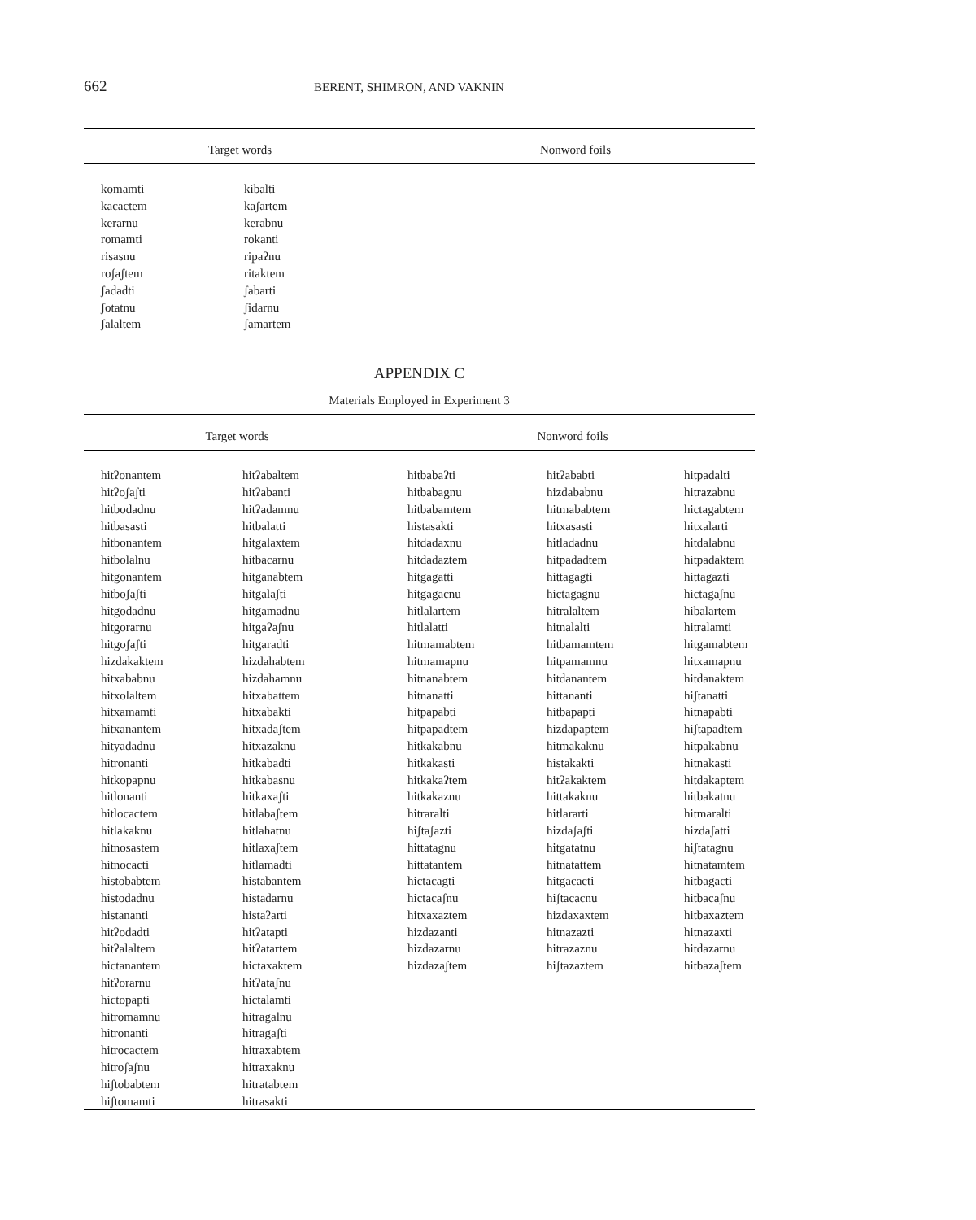662 BERENT, SHIMRON, AND VAKNIN
| Target words | | Nonword foils |
| --- | --- | --- |
| komamti kacactem kerarnu romamti risasnu roʃaʃtem ʃadadti ʃotatnu ʃalaltem | kibalti kaʃartem kerabnu rokanti ripaʔnu ritaktem ʃabarti ʃidarnu ʃamartem | |
APPENDIX C
Materials Employed in Experiment 3
| Target words | | Nonword foils | | |
| --- | --- | --- | --- | --- |
| hitʔonantem hitʔoʃaʃti hitbodadnu hitbasasti hitbonantem hitbolalnu hitgonantem hitboʃaʃti hitgodadnu hitgorarnu hitgoʃaʃti hizdakaktem hitxababnu hitxolaltem hitxamamti hitxanantem hityadadnu hitronanti hitkopapnu hitlonanti hitlocactem hitlakaknu hitnosastem hitnocacti histobabtem histodadnu histananti hitʔodadti hitʔalaltem hictanantem hitʔorarnu hictopapti hitromamnu hitronanti hitrocactem hitroʃaʃnu hiʃtobabtem hiʃtomamti | hitʔabaltem hitʔabanti hitʔadamnu hitbalatti hitgalaxtem hitbacarnu hitganabtem hitgalaʃti hitgamadnu hitgaʔaʃnu hitgaradti hizdahabtem hizdahamnu hitxabattem hitxabakti hitxadaʃtem hitxazaknu hitkabadti hitkabasnu hitkaxaʃti hitlabaʃtem hitlahatnu hitlaxaʃtem hitlamadti histabantem histadarnu histaʔarti hitʔatapti hitʔatartem hictaxaktem hitʔataʃnu hictalamti hitragalnu hitragaʃti hitraxabtem hitraxaknu hitratabtem hitrasakti | hitbabaʔti hitbabagnu hitbabamtem histasakti hitdadaxnu hitdadaztem hitgagatti hitgagacnu hitlalartem hitlalatti hitmamabtem hitmamapnu hitnanabtem hitnanatti hitpapabti hitpapadtem hitkakabnu hitkakasti hitkakaʔtem hitkakaznu hitraralti hiʃtaʃazti hittatagnu hittatantem hictacagti hictacaʃnu hitxaxaztem hizdazanti hizdazarnu hizdazaʃtem | hitʔababti hizdababnu hitmababtem hitxasasti hitladadnu hitpadadtem hittagagti hictagagnu hitralaltem hitnalalti hitbamamtem hitpamamnu hitdanantem hittananti hitbapapti hizdapaptem hitmakaknu histakakti hitʔakaktem hittakaknu hitlararti hizdaʃaʃti hitgatatnu hitnatattem hitgacacti hiʃtacacnu hizdaxaxtem hitnazazti hitrazaznu hiʃtazaztem | hitpadalti hitrazabnu hictagabtem hitxalarti hitdalabnu hitpadaktem hittagazti hictagaʃnu hibalartem hitralamti hitgamabtem hitxamapnu hitdanaktem hiʃtanatti hitnapabti hiʃtapadtem hitpakabnu hitnakasti hitdakaptem hitbakatnu hitmaralti hizdaʃatti hiʃtatagnu hitnatamtem hitbagacti hitbacaʃnu hitbaxaztem hitnazaxti hitdazarnu hitbazaʃtem |